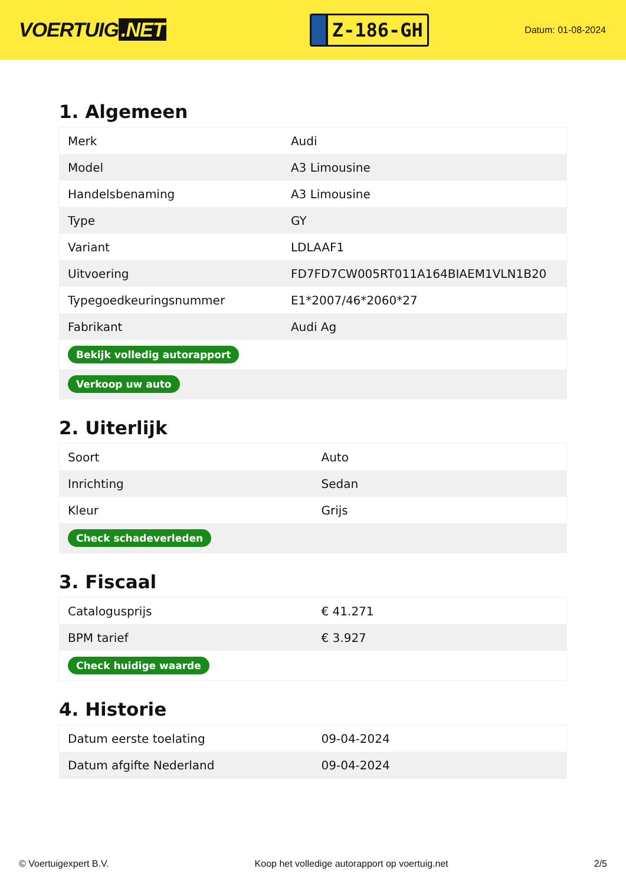VOERTUIG.NET
Z-186-GH
Datum: 01-08-2024
1. Algemeen
| Merk | Audi |
| Model | A3 Limousine |
| Handelsbenaming | A3 Limousine |
| Type | GY |
| Variant | LDLAAF1 |
| Uitvoering | FD7FD7CW005RT011A164BIAEM1VLN1B20 |
| Typegoedkeuringsnummer | E1*2007/46*2060*27 |
| Fabrikant | Audi Ag |
| Bekijk volledig autorapport | |
| Verkoop uw auto | |
2. Uiterlijk
| Soort | Auto |
| Inrichting | Sedan |
| Kleur | Grijs |
| Check schadeverleden | |
3. Fiscaal
| Catalogusprijs | € 41.271 |
| BPM tarief | € 3.927 |
| Check huidige waarde | |
4. Historie
| Datum eerste toelating | 09-04-2024 |
| Datum afgifte Nederland | 09-04-2024 |
© Voertuigexpert B.V. Koop het volledige autorapport op voertuig.net 2/5